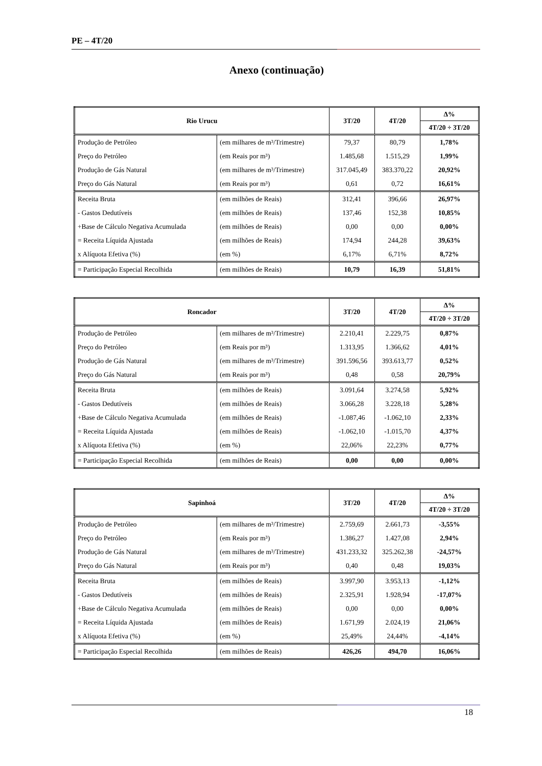PE – 4T/20
Anexo (continuação)
| Rio Urucu | | 3T/20 | 4T/20 | Δ% |
| --- | --- | --- | --- | --- |
| | | | | 4T/20 ÷ 3T/20 |
| Produção de Petróleo | (em milhares de m³/Trimestre) | 79,37 | 80,79 | 1,78% |
| Preço do Petróleo | (em Reais por m³) | 1.485,68 | 1.515,29 | 1,99% |
| Produção de Gás Natural | (em milhares de m³/Trimestre) | 317.045,49 | 383.370,22 | 20,92% |
| Preço do Gás Natural | (em Reais por m³) | 0,61 | 0,72 | 16,61% |
| Receita Bruta | (em milhões de Reais) | 312,41 | 396,66 | 26,97% |
| - Gastos Dedutíveis | (em milhões de Reais) | 137,46 | 152,38 | 10,85% |
| +Base de Cálculo Negativa Acumulada | (em milhões de Reais) | 0,00 | 0,00 | 0,00% |
| = Receita Líquida Ajustada | (em milhões de Reais) | 174,94 | 244,28 | 39,63% |
| x Alíquota Efetiva (%) | (em %) | 6,17% | 6,71% | 8,72% |
| = Participação Especial Recolhida | (em milhões de Reais) | 10,79 | 16,39 | 51,81% |
| Roncador | | 3T/20 | 4T/20 | Δ% |
| --- | --- | --- | --- | --- |
| | | | | 4T/20 ÷ 3T/20 |
| Produção de Petróleo | (em milhares de m³/Trimestre) | 2.210,41 | 2.229,75 | 0,87% |
| Preço do Petróleo | (em Reais por m³) | 1.313,95 | 1.366,62 | 4,01% |
| Produção de Gás Natural | (em milhares de m³/Trimestre) | 391.596,56 | 393.613,77 | 0,52% |
| Preço do Gás Natural | (em Reais por m³) | 0,48 | 0,58 | 20,79% |
| Receita Bruta | (em milhões de Reais) | 3.091,64 | 3.274,58 | 5,92% |
| - Gastos Dedutíveis | (em milhões de Reais) | 3.066,28 | 3.228,18 | 5,28% |
| +Base de Cálculo Negativa Acumulada | (em milhões de Reais) | -1.087,46 | -1.062,10 | 2,33% |
| = Receita Líquida Ajustada | (em milhões de Reais) | -1.062,10 | -1.015,70 | 4,37% |
| x Alíquota Efetiva (%) | (em %) | 22,06% | 22,23% | 0,77% |
| = Participação Especial Recolhida | (em milhões de Reais) | 0,00 | 0,00 | 0,00% |
| Sapinhoá | | 3T/20 | 4T/20 | Δ% |
| --- | --- | --- | --- | --- |
| | | | | 4T/20 ÷ 3T/20 |
| Produção de Petróleo | (em milhares de m³/Trimestre) | 2.759,69 | 2.661,73 | -3,55% |
| Preço do Petróleo | (em Reais por m³) | 1.386,27 | 1.427,08 | 2,94% |
| Produção de Gás Natural | (em milhares de m³/Trimestre) | 431.233,32 | 325.262,38 | -24,57% |
| Preço do Gás Natural | (em Reais por m³) | 0,40 | 0,48 | 19,03% |
| Receita Bruta | (em milhões de Reais) | 3.997,90 | 3.953,13 | -1,12% |
| - Gastos Dedutíveis | (em milhões de Reais) | 2.325,91 | 1.928,94 | -17,07% |
| +Base de Cálculo Negativa Acumulada | (em milhões de Reais) | 0,00 | 0,00 | 0,00% |
| = Receita Líquida Ajustada | (em milhões de Reais) | 1.671,99 | 2.024,19 | 21,06% |
| x Alíquota Efetiva (%) | (em %) | 25,49% | 24,44% | -4,14% |
| = Participação Especial Recolhida | (em milhões de Reais) | 426,26 | 494,70 | 16,06% |
18